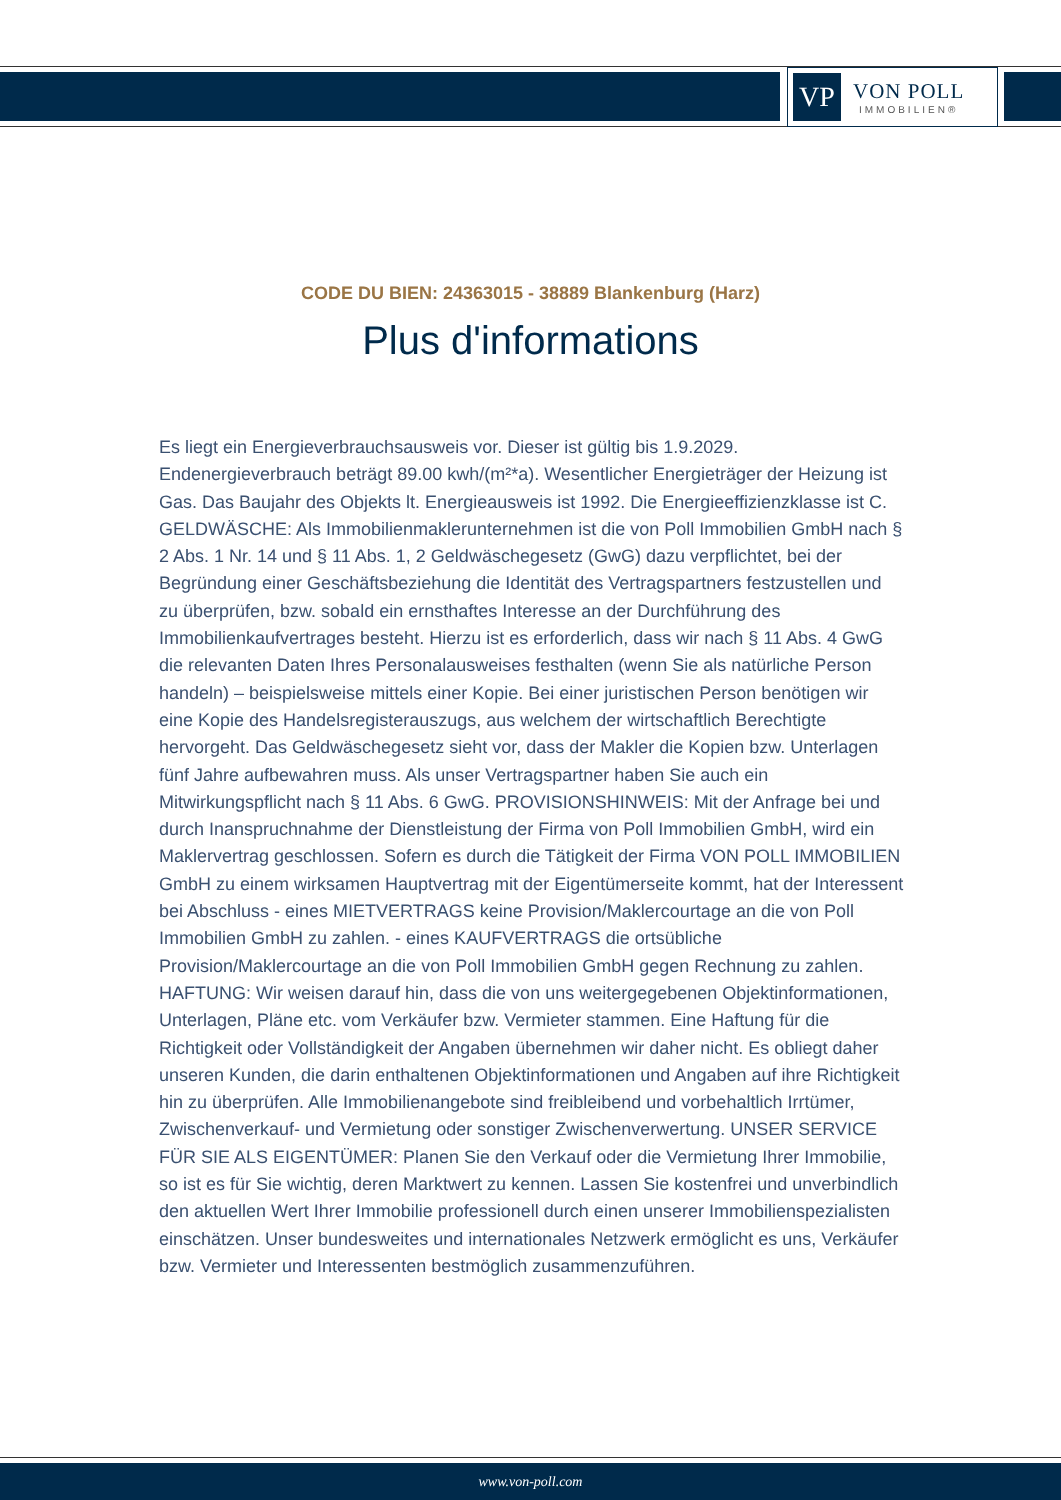VP
VON POLL
IMMOBILIEN®
CODE DU BIEN: 24363015 - 38889 Blankenburg (Harz)
Plus d'informations
Es liegt ein Energieverbrauchsausweis vor. Dieser ist gültig bis 1.9.2029. Endenergieverbrauch beträgt 89.00 kwh/(m²*a). Wesentlicher Energieträger der Heizung ist Gas. Das Baujahr des Objekts lt. Energieausweis ist 1992. Die Energieeffizienzklasse ist C. GELDWÄSCHE: Als Immobilienmaklerunternehmen ist die von Poll Immobilien GmbH nach § 2 Abs. 1 Nr. 14 und § 11 Abs. 1, 2 Geldwäschegesetz (GwG) dazu verpflichtet, bei der Begründung einer Geschäftsbeziehung die Identität des Vertragspartners festzustellen und zu überprüfen, bzw. sobald ein ernsthaftes Interesse an der Durchführung des Immobilienkaufvertrages besteht. Hierzu ist es erforderlich, dass wir nach § 11 Abs. 4 GwG die relevanten Daten Ihres Personalausweises festhalten (wenn Sie als natürliche Person handeln) – beispielsweise mittels einer Kopie. Bei einer juristischen Person benötigen wir eine Kopie des Handelsregisterauszugs, aus welchem der wirtschaftlich Berechtigte hervorgeht. Das Geldwäschegesetz sieht vor, dass der Makler die Kopien bzw. Unterlagen fünf Jahre aufbewahren muss. Als unser Vertragspartner haben Sie auch ein Mitwirkungspflicht nach § 11 Abs. 6 GwG. PROVISIONSHINWEIS: Mit der Anfrage bei und durch Inanspruchnahme der Dienstleistung der Firma von Poll Immobilien GmbH, wird ein Maklervertrag geschlossen. Sofern es durch die Tätigkeit der Firma VON POLL IMMOBILIEN GmbH zu einem wirksamen Hauptvertrag mit der Eigentümerseite kommt, hat der Interessent bei Abschluss - eines MIETVERTRAGS keine Provision/Maklercourtage an die von Poll Immobilien GmbH zu zahlen. - eines KAUFVERTRAGS die ortsübliche Provision/Maklercourtage an die von Poll Immobilien GmbH gegen Rechnung zu zahlen. HAFTUNG: Wir weisen darauf hin, dass die von uns weitergegebenen Objektinformationen, Unterlagen, Pläne etc. vom Verkäufer bzw. Vermieter stammen. Eine Haftung für die Richtigkeit oder Vollständigkeit der Angaben übernehmen wir daher nicht. Es obliegt daher unseren Kunden, die darin enthaltenen Objektinformationen und Angaben auf ihre Richtigkeit hin zu überprüfen. Alle Immobilienangebote sind freibleibend und vorbehaltlich Irrtümer, Zwischenverkauf- und Vermietung oder sonstiger Zwischenverwertung. UNSER SERVICE FÜR SIE ALS EIGENTÜMER: Planen Sie den Verkauf oder die Vermietung Ihrer Immobilie, so ist es für Sie wichtig, deren Marktwert zu kennen. Lassen Sie kostenfrei und unverbindlich den aktuellen Wert Ihrer Immobilie professionell durch einen unserer Immobilienspezialisten einschätzen. Unser bundesweites und internationales Netzwerk ermöglicht es uns, Verkäufer bzw. Vermieter und Interessenten bestmöglich zusammenzuführen.
www.von-poll.com